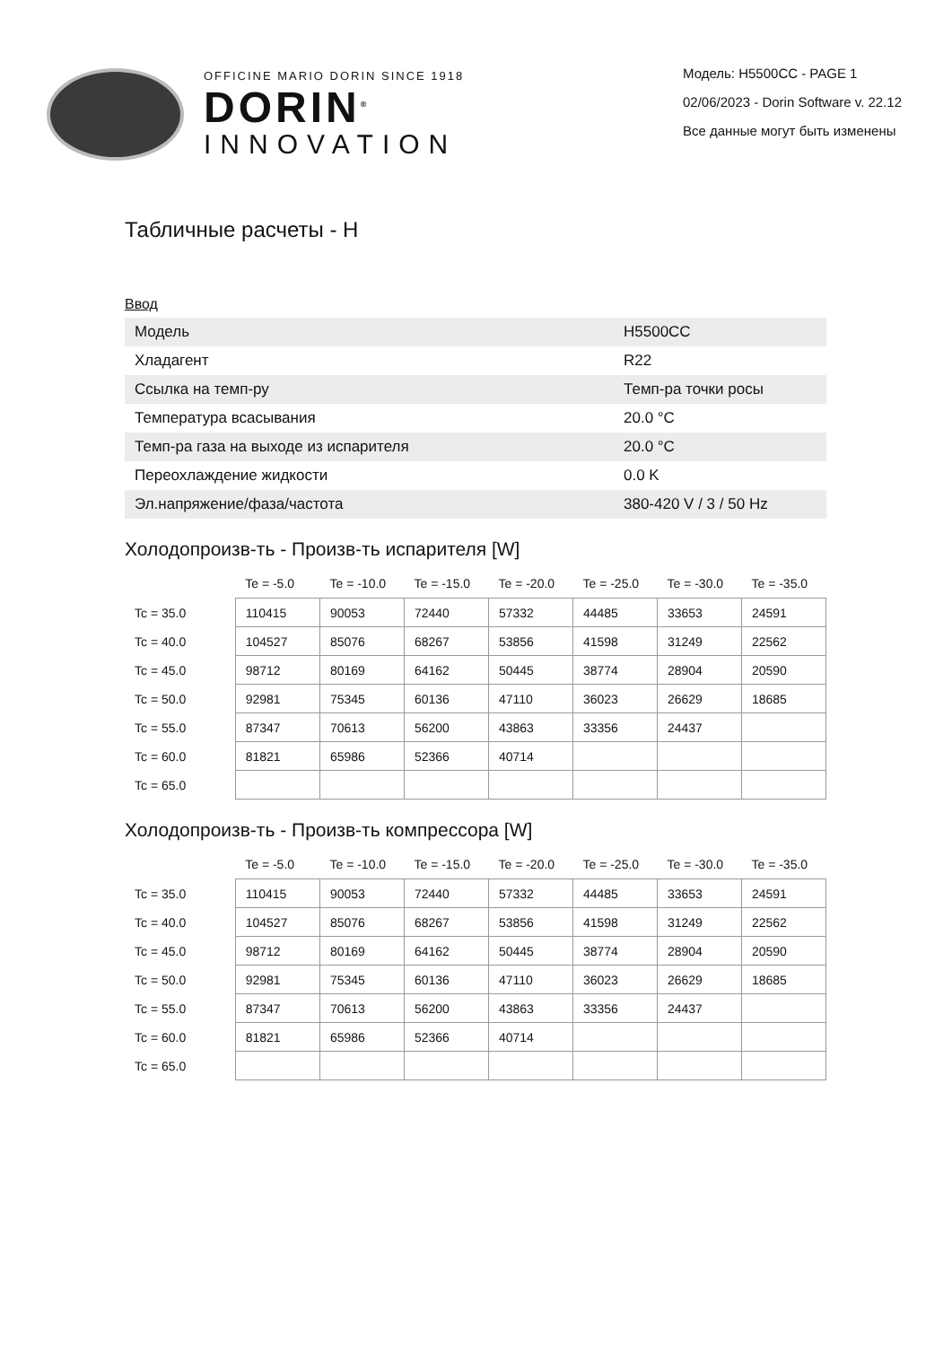OFFICINE MARIO DORIN SINCE 1918
DORIN<sup>®</sup>
INNOVATION
Модель: H5500CC - PAGE 1
02/06/2023 - Dorin Software v. 22.12
Все данные могут быть изменены
Табличные расчеты - H
Ввод
| Модель | H5500CC |
| Хладагент | R22 |
| Ссылка на темп-ру | Темп-ра точки росы |
| Температура всасывания | 20.0 °C |
| Темп-ра газа на выходе из испарителя | 20.0 °C |
| Переохлаждение жидкости | 0.0 K |
| Эл.напряжение/фаза/частота | 380-420 V / 3 / 50 Hz |
Холодопроизв-ть - Произв-ть испарителя [W]
| | Te = -5.0 | Te = -10.0 | Te = -15.0 | Te = -20.0 | Te = -25.0 | Te = -30.0 | Te = -35.0 |
| --- | --- | --- | --- | --- | --- | --- | --- |
| Tc = 35.0 | 110415 | 90053 | 72440 | 57332 | 44485 | 33653 | 24591 |
| Tc = 40.0 | 104527 | 85076 | 68267 | 53856 | 41598 | 31249 | 22562 |
| Tc = 45.0 | 98712 | 80169 | 64162 | 50445 | 38774 | 28904 | 20590 |
| Tc = 50.0 | 92981 | 75345 | 60136 | 47110 | 36023 | 26629 | 18685 |
| Tc = 55.0 | 87347 | 70613 | 56200 | 43863 | 33356 | 24437 | |
| Tc = 60.0 | 81821 | 65986 | 52366 | 40714 | | | |
| Tc = 65.0 | | | | | | | |
Холодопроизв-ть - Произв-ть компрессора [W]
| | Te = -5.0 | Te = -10.0 | Te = -15.0 | Te = -20.0 | Te = -25.0 | Te = -30.0 | Te = -35.0 |
| --- | --- | --- | --- | --- | --- | --- | --- |
| Tc = 35.0 | 110415 | 90053 | 72440 | 57332 | 44485 | 33653 | 24591 |
| Tc = 40.0 | 104527 | 85076 | 68267 | 53856 | 41598 | 31249 | 22562 |
| Tc = 45.0 | 98712 | 80169 | 64162 | 50445 | 38774 | 28904 | 20590 |
| Tc = 50.0 | 92981 | 75345 | 60136 | 47110 | 36023 | 26629 | 18685 |
| Tc = 55.0 | 87347 | 70613 | 56200 | 43863 | 33356 | 24437 | |
| Tc = 60.0 | 81821 | 65986 | 52366 | 40714 | | | |
| Tc = 65.0 | | | | | | | |